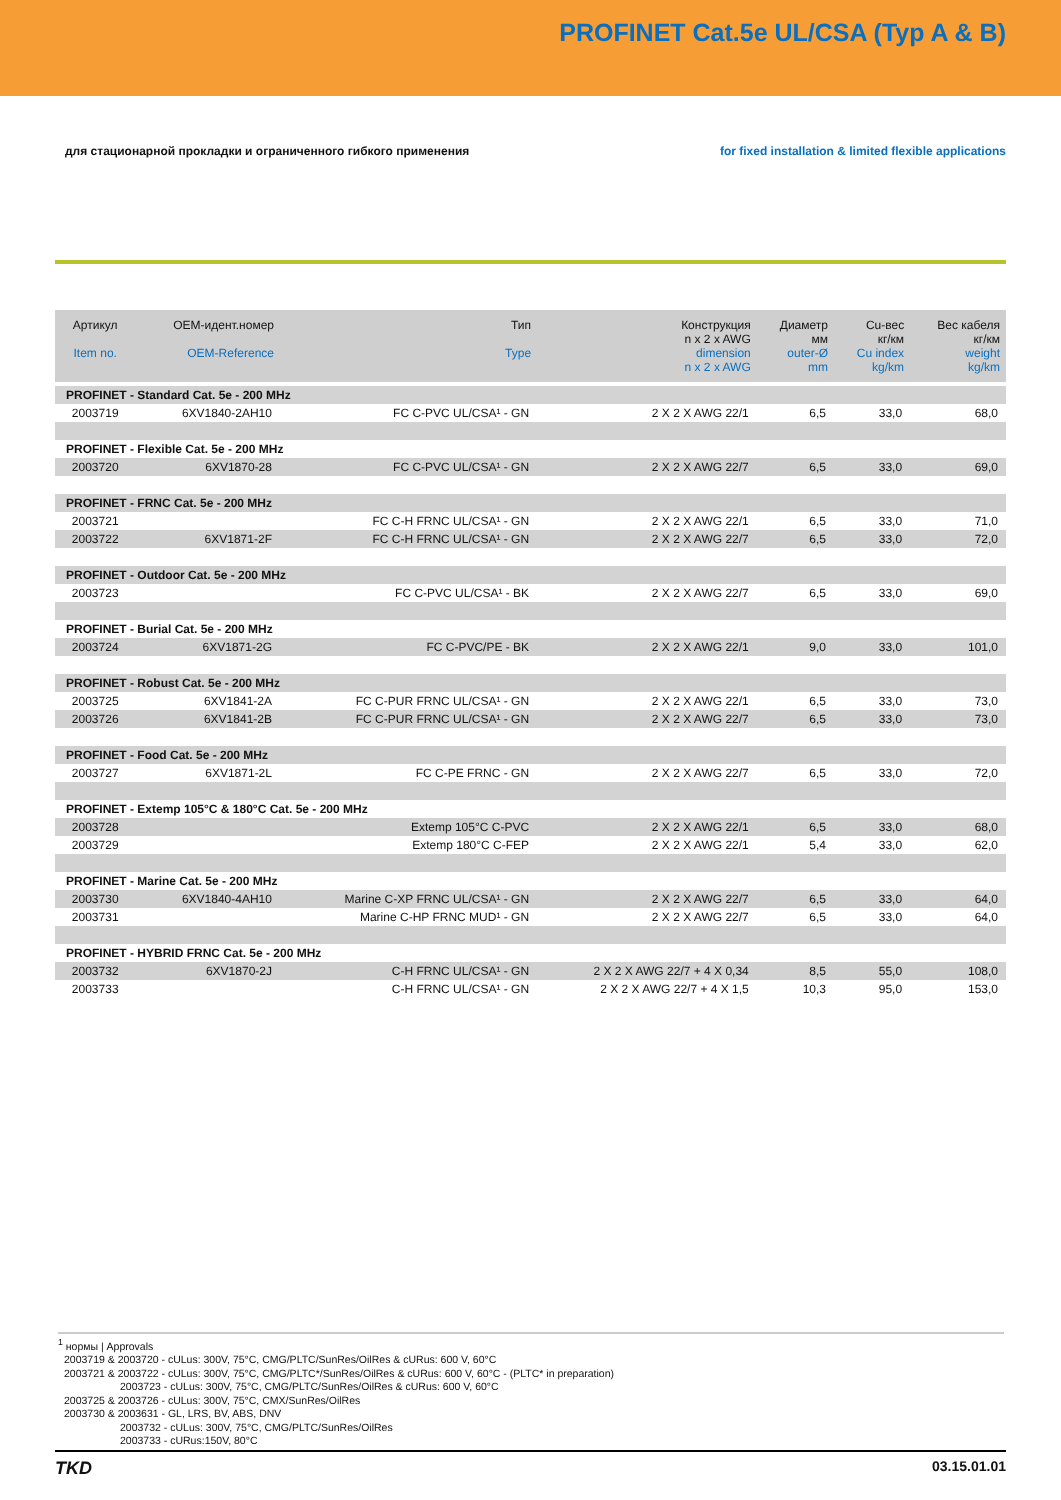PROFINET Cat.5e UL/CSA (Typ A & B)
для стационарной прокладки и ограниченного гибкого применения
for fixed installation & limited flexible applications
| Артикул Item no. | ОЕМ-идент.номер OEM-Reference | Тип Type | Конструкция n x 2 x AWG dimension n x 2 x AWG | Диаметр мм outer-Ø mm | Cu-вес кг/км Cu index kg/km | Вес кабеля кг/км weight kg/km |
| --- | --- | --- | --- | --- | --- | --- |
| PROFINET - Standard Cat. 5e - 200 MHz | | | | | | |
| 2003719 | 6XV1840-2AH10 | FC C-PVC UL/CSA¹ - GN | 2 X 2 X AWG 22/1 | 6,5 | 33,0 | 68,0 |
| PROFINET - Flexible Cat. 5e - 200 MHz | | | | | | |
| 2003720 | 6XV1870-28 | FC C-PVC UL/CSA¹ - GN | 2 X 2 X AWG 22/7 | 6,5 | 33,0 | 69,0 |
| PROFINET - FRNC Cat. 5e - 200 MHz | | | | | | |
| 2003721 | | FC C-H FRNC UL/CSA¹ - GN | 2 X 2 X AWG 22/1 | 6,5 | 33,0 | 71,0 |
| 2003722 | 6XV1871-2F | FC C-H FRNC UL/CSA¹ - GN | 2 X 2 X AWG 22/7 | 6,5 | 33,0 | 72,0 |
| PROFINET - Outdoor Cat. 5e - 200 MHz | | | | | | |
| 2003723 | | FC C-PVC UL/CSA¹ - BK | 2 X 2 X AWG 22/7 | 6,5 | 33,0 | 69,0 |
| PROFINET - Burial Cat. 5e - 200 MHz | | | | | | |
| 2003724 | 6XV1871-2G | FC C-PVC/PE - BK | 2 X 2 X AWG 22/1 | 9,0 | 33,0 | 101,0 |
| PROFINET - Robust Cat. 5e - 200 MHz | | | | | | |
| 2003725 | 6XV1841-2A | FC C-PUR FRNC UL/CSA¹ - GN | 2 X 2 X AWG 22/1 | 6,5 | 33,0 | 73,0 |
| 2003726 | 6XV1841-2B | FC C-PUR FRNC UL/CSA¹ - GN | 2 X 2 X AWG 22/7 | 6,5 | 33,0 | 73,0 |
| PROFINET - Food Cat. 5e - 200 MHz | | | | | | |
| 2003727 | 6XV1871-2L | FC C-PE FRNC - GN | 2 X 2 X AWG 22/7 | 6,5 | 33,0 | 72,0 |
| PROFINET - Extemp 105°C & 180°C Cat. 5e - 200 MHz | | | | | | |
| 2003728 | | Extemp 105°C C-PVC | 2 X 2 X AWG 22/1 | 6,5 | 33,0 | 68,0 |
| 2003729 | | Extemp 180°C C-FEP | 2 X 2 X AWG 22/1 | 5,4 | 33,0 | 62,0 |
| PROFINET - Marine Cat. 5e - 200 MHz | | | | | | |
| 2003730 | 6XV1840-4AH10 | Marine C-XP FRNC UL/CSA¹ - GN | 2 X 2 X AWG 22/7 | 6,5 | 33,0 | 64,0 |
| 2003731 | | Marine C-HP FRNC MUD¹ - GN | 2 X 2 X AWG 22/7 | 6,5 | 33,0 | 64,0 |
| PROFINET - HYBRID FRNC Cat. 5e - 200 MHz | | | | | | |
| 2003732 | 6XV1870-2J | C-H FRNC UL/CSA¹ - GN | 2 X 2 X AWG 22/7 + 4 X 0,34 | 8,5 | 55,0 | 108,0 |
| 2003733 | | C-H FRNC UL/CSA¹ - GN | 2 X 2 X AWG 22/7 + 4 X 1,5 | 10,3 | 95,0 | 153,0 |
<sup>1</sup> нормы | Approvals
2003719 & 2003720 - cULus: 300V, 75°C, CMG/PLTC/SunRes/OilRes & cURus: 600 V, 60°C
2003721 & 2003722 - cULus: 300V, 75°C, CMG/PLTC*/SunRes/OilRes & cURus: 600 V, 60°C - (PLTC* in preparation)
2003723 - cULus: 300V, 75°C, CMG/PLTC/SunRes/OilRes & cURus: 600 V, 60°C
2003725 & 2003726 - cULus: 300V, 75°C, CMX/SunRes/OilRes
2003730 & 2003631 - GL, LRS, BV, ABS, DNV
2003732 - cULus: 300V, 75°C, CMG/PLTC/SunRes/OilRes
2003733 - cURus:150V, 80°C
TKD
03.15.01.01